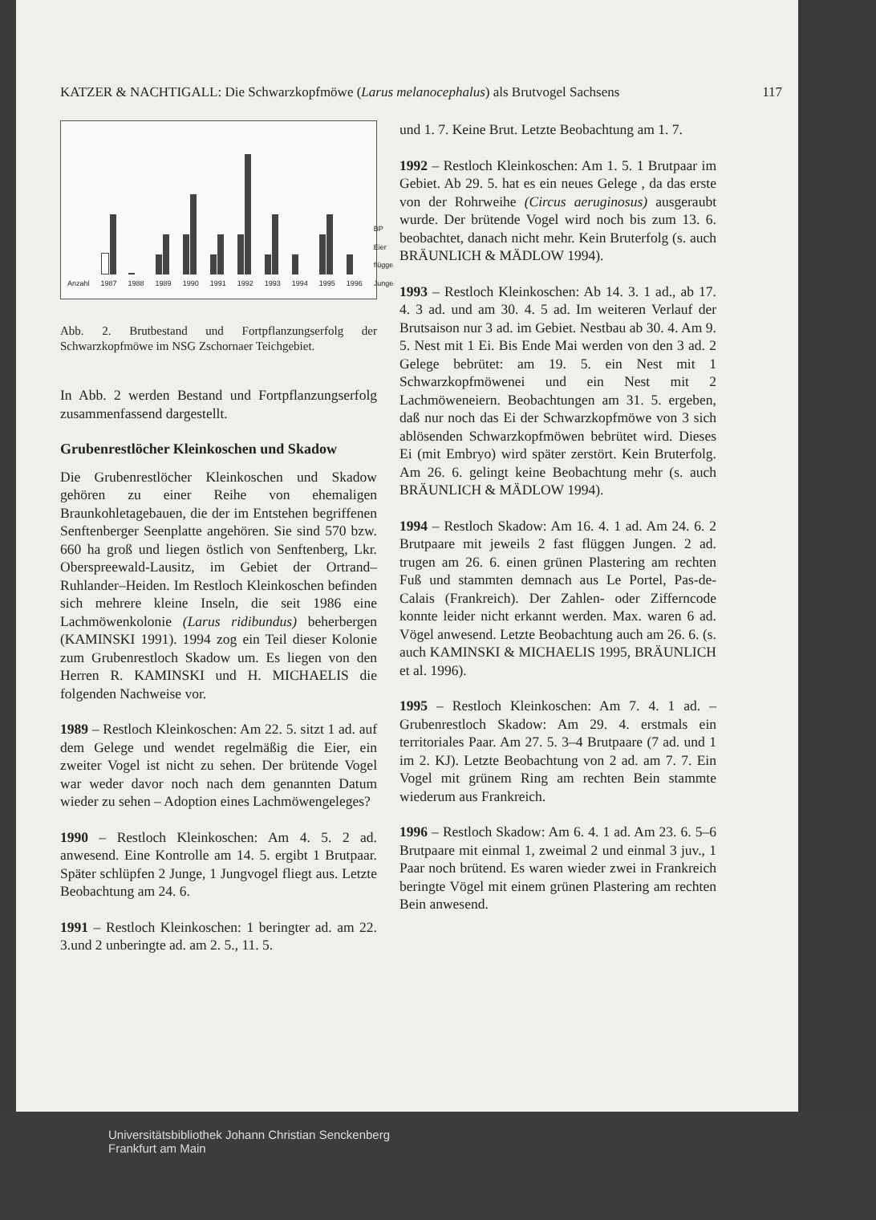KATZER & NACHTIGALL: Die Schwarzkopfmöwe (Larus melanocephalus) als Brutvogel Sachsens 117
Anzahl
1987
1988
1989
1990
1991
1992
1993
1994
1995
1996
BP Eier flügge Junge
Abb. 2. Brutbestand und Fortpflanzungserfolg der Schwarzkopfmöwe im NSG Zschornaer Teichgebiet.
In Abb. 2 werden Bestand und Fortpflanzungserfolg zusammenfassend dargestellt.
Grubenrestlöcher Kleinkoschen und Skadow
Die Grubenrestlöcher Kleinkoschen und Skadow gehören zu einer Reihe von ehemaligen Braunkohletagebauen, die der im Entstehen begriffenen Senftenberger Seenplatte angehören. Sie sind 570 bzw. 660 ha groß und liegen östlich von Senftenberg, Lkr. Oberspreewald-Lausitz, im Gebiet der Ortrand–Ruhlander–Heiden. Im Restloch Kleinkoschen befinden sich mehrere kleine Inseln, die seit 1986 eine Lachmöwenkolonie (Larus ridibundus) beherbergen (KAMINSKI 1991). 1994 zog ein Teil dieser Kolonie zum Grubenrestloch Skadow um. Es liegen von den Herren R. KAMINSKI und H. MICHAELIS die folgenden Nachweise vor.
1989 – Restloch Kleinkoschen: Am 22. 5. sitzt 1 ad. auf dem Gelege und wendet regelmäßig die Eier, ein zweiter Vogel ist nicht zu sehen. Der brütende Vogel war weder davor noch nach dem genannten Datum wieder zu sehen – Adoption eines Lachmöwengeleges?
1990 – Restloch Kleinkoschen: Am 4. 5. 2 ad. anwesend. Eine Kontrolle am 14. 5. ergibt 1 Brutpaar. Später schlüpfen 2 Junge, 1 Jungvogel fliegt aus. Letzte Beobachtung am 24. 6.
1991 – Restloch Kleinkoschen: 1 beringter ad. am 22. 3.und 2 unberingte ad. am 2. 5., 11. 5.
und 1. 7. Keine Brut. Letzte Beobachtung am 1. 7.
1992 – Restloch Kleinkoschen: Am 1. 5. 1 Brutpaar im Gebiet. Ab 29. 5. hat es ein neues Gelege , da das erste von der Rohrweihe (Circus aeruginosus) ausgeraubt wurde. Der brütende Vogel wird noch bis zum 13. 6. beobachtet, danach nicht mehr. Kein Bruterfolg (s. auch BRÄUNLICH & MÄDLOW 1994).
1993 – Restloch Kleinkoschen: Ab 14. 3. 1 ad., ab 17. 4. 3 ad. und am 30. 4. 5 ad. Im weiteren Verlauf der Brutsaison nur 3 ad. im Gebiet. Nestbau ab 30. 4. Am 9. 5. Nest mit 1 Ei. Bis Ende Mai werden von den 3 ad. 2 Gelege bebrütet: am 19. 5. ein Nest mit 1 Schwarzkopfmöwenei und ein Nest mit 2 Lachmöweneiern. Beobachtungen am 31. 5. ergeben, daß nur noch das Ei der Schwarzkopfmöwe von 3 sich ablösenden Schwarzkopfmöwen bebrütet wird. Dieses Ei (mit Embryo) wird später zerstört. Kein Bruterfolg. Am 26. 6. gelingt keine Beobachtung mehr (s. auch BRÄUNLICH & MÄDLOW 1994).
1994 – Restloch Skadow: Am 16. 4. 1 ad. Am 24. 6. 2 Brutpaare mit jeweils 2 fast flüggen Jungen. 2 ad. trugen am 26. 6. einen grünen Plastering am rechten Fuß und stammten demnach aus Le Portel, Pas-de-Calais (Frankreich). Der Zahlen- oder Zifferncode konnte leider nicht erkannt werden. Max. waren 6 ad. Vögel anwesend. Letzte Beobachtung auch am 26. 6. (s. auch KAMINSKI & MICHAELIS 1995, BRÄUNLICH et al. 1996).
1995 – Restloch Kleinkoschen: Am 7. 4. 1 ad. – Grubenrestloch Skadow: Am 29. 4. erstmals ein territoriales Paar. Am 27. 5. 3–4 Brutpaare (7 ad. und 1 im 2. KJ). Letzte Beobachtung von 2 ad. am 7. 7. Ein Vogel mit grünem Ring am rechten Bein stammte wiederum aus Frankreich.
1996 – Restloch Skadow: Am 6. 4. 1 ad. Am 23. 6. 5–6 Brutpaare mit einmal 1, zweimal 2 und einmal 3 juv., 1 Paar noch brütend. Es waren wieder zwei in Frankreich beringte Vögel mit einem grünen Plastering am rechten Bein anwesend.
Universitätsbibliothek Johann Christian Senckenberg
Frankfurt am Main